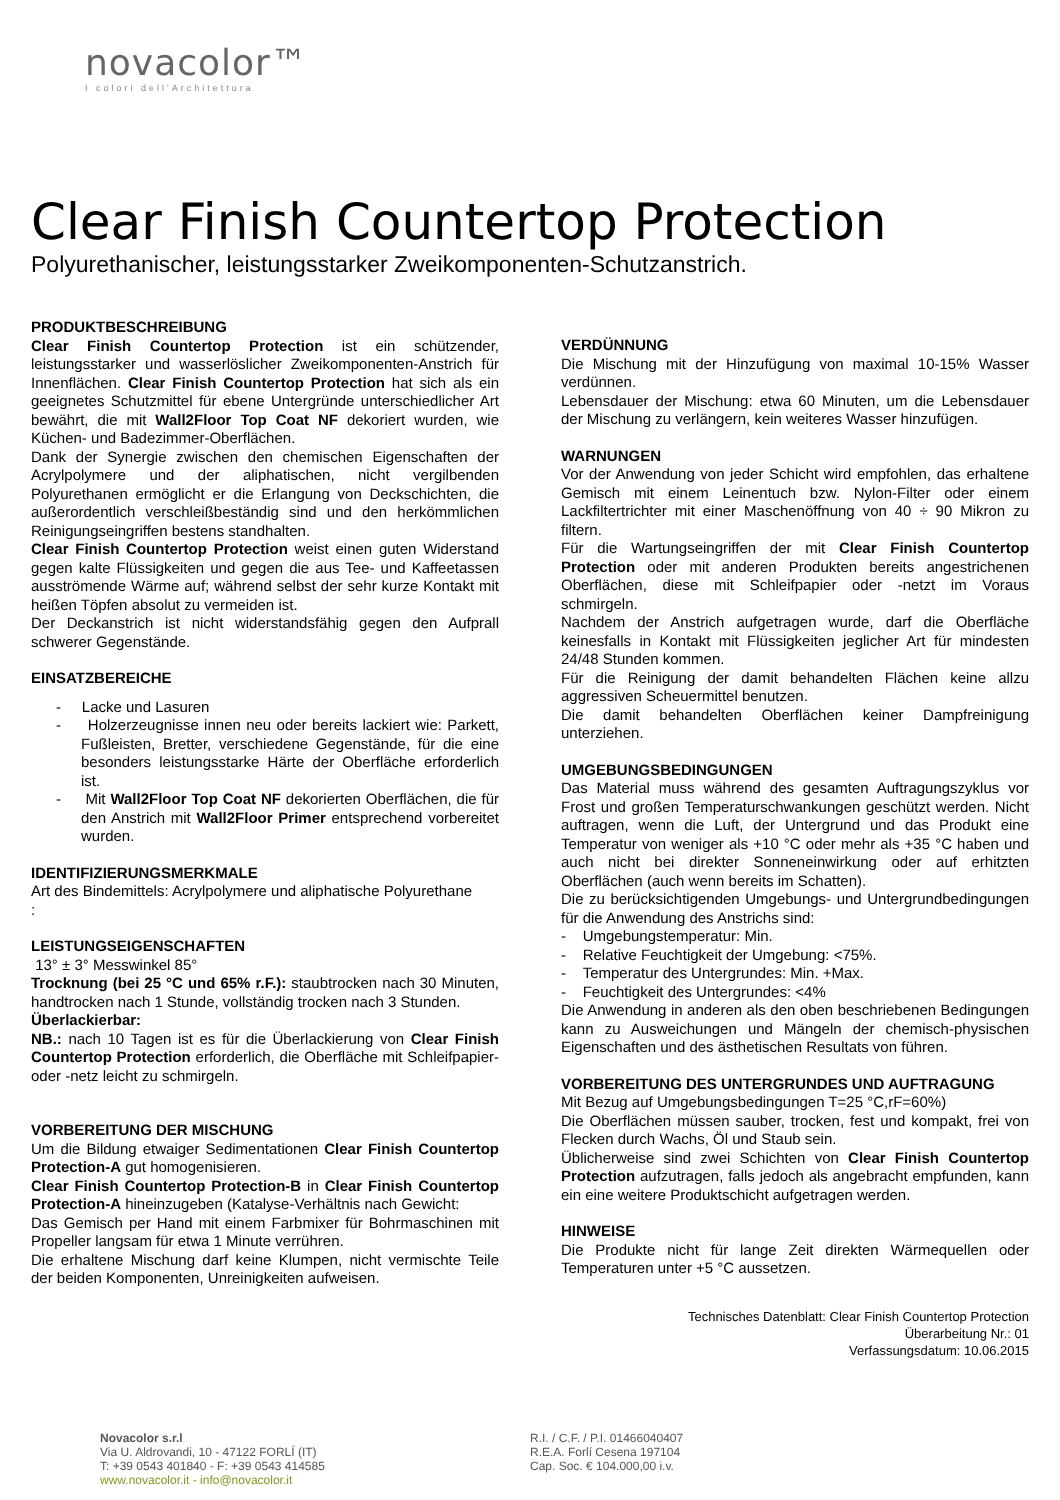novacolor™
I colori dell'Architettura
Clear Finish Countertop Protection
Polyurethanischer, leistungsstarker Zweikomponenten-Schutzanstrich.
PRODUKTBESCHREIBUNG
Clear Finish Countertop Protection ist ein schützender, leistungsstarker und wasserlöslicher Zweikomponenten-Anstrich für Innenflächen. Clear Finish Countertop Protection hat sich als ein geeignetes Schutzmittel für ebene Untergründe unterschiedlicher Art bewährt, die mit Wall2Floor Top Coat NF dekoriert wurden, wie Küchen- und Badezimmer-Oberflächen.
Dank der Synergie zwischen den chemischen Eigenschaften der Acrylpolymere und der aliphatischen, nicht vergilbenden Polyurethanen ermöglicht er die Erlangung von Deckschichten, die außerordentlich verschleißbeständig sind und den herkömmlichen Reinigungseingriffen bestens standhalten.
Clear Finish Countertop Protection weist einen guten Widerstand gegen kalte Flüssigkeiten und gegen die aus Tee- und Kaffeetassen ausströmende Wärme auf; während selbst der sehr kurze Kontakt mit heißen Töpfen absolut zu vermeiden ist.
Der Deckanstrich ist nicht widerstandsfähig gegen den Aufprall schwerer Gegenstände.
EINSATZBEREICHE
- Lacke und Lasuren
- Holzerzeugnisse innen neu oder bereits lackiert wie: Parkett, Fußleisten, Bretter, verschiedene Gegenstände, für die eine besonders leistungsstarke Härte der Oberfläche erforderlich ist.
- Mit Wall2Floor Top Coat NF dekorierten Oberflächen, die für den Anstrich mit Wall2Floor Primer entsprechend vorbereitet wurden.
IDENTIFIZIERUNGSMERKMALE
Art des Bindemittels: Acrylpolymere und aliphatische Polyurethane
:
LEISTUNGSEIGENSCHAFTEN
13° ± 3° Messwinkel 85°
Trocknung (bei 25 °C und 65% r.F.): staubtrocken nach 30 Minuten, handtrocken nach 1 Stunde, vollständig trocken nach 3 Stunden.
Überlackierbar:
NB.: nach 10 Tagen ist es für die Überlackierung von Clear Finish Countertop Protection erforderlich, die Oberfläche mit Schleifpapier- oder -netz leicht zu schmirgeln.
VORBEREITUNG DER MISCHUNG
Um die Bildung etwaiger Sedimentationen Clear Finish Countertop Protection-A gut homogenisieren.
Clear Finish Countertop Protection-B in Clear Finish Countertop Protection-A hineinzugeben (Katalyse-Verhältnis nach Gewicht:
Das Gemisch per Hand mit einem Farbmixer für Bohrmaschinen mit Propeller langsam für etwa 1 Minute verrühren.
Die erhaltene Mischung darf keine Klumpen, nicht vermischte Teile der beiden Komponenten, Unreinigkeiten aufweisen.
VERDÜNNUNG
Die Mischung mit der Hinzufügung von maximal 10-15% Wasser verdünnen.
Lebensdauer der Mischung: etwa 60 Minuten, um die Lebensdauer der Mischung zu verlängern, kein weiteres Wasser hinzufügen.
WARNUNGEN
Vor der Anwendung von jeder Schicht wird empfohlen, das erhaltene Gemisch mit einem Leinentuch bzw. Nylon-Filter oder einem Lackfiltertrichter mit einer Maschenöffnung von 40 ÷ 90 Mikron zu filtern.
Für die Wartungseingriffen der mit Clear Finish Countertop Protection oder mit anderen Produkten bereits angestrichenen Oberflächen, diese mit Schleifpapier oder -netzt im Voraus schmirgeln.
Nachdem der Anstrich aufgetragen wurde, darf die Oberfläche keinesfalls in Kontakt mit Flüssigkeiten jeglicher Art für mindesten 24/48 Stunden kommen.
Für die Reinigung der damit behandelten Flächen keine allzu aggressiven Scheuermittel benutzen.
Die damit behandelten Oberflächen keiner Dampfreinigung unterziehen.
UMGEBUNGSBEDINGUNGEN
Das Material muss während des gesamten Auftragungszyklus vor Frost und großen Temperaturschwankungen geschützt werden. Nicht auftragen, wenn die Luft, der Untergrund und das Produkt eine Temperatur von weniger als +10 °C oder mehr als +35 °C haben und auch nicht bei direkter Sonneneinwirkung oder auf erhitzten Oberflächen (auch wenn bereits im Schatten).
Die zu berücksichtigenden Umgebungs- und Untergrundbedingungen für die Anwendung des Anstrichs sind:
- Umgebungstemperatur: Min.
- Relative Feuchtigkeit der Umgebung: <75%.
- Temperatur des Untergrundes: Min. +Max.
- Feuchtigkeit des Untergrundes: <4%
Die Anwendung in anderen als den oben beschriebenen Bedingungen kann zu Ausweichungen und Mängeln der chemisch-physischen Eigenschaften und des ästhetischen Resultats von führen.
VORBEREITUNG DES UNTERGRUNDES UND AUFTRAGUNG
Mit Bezug auf Umgebungsbedingungen T=25 °C,rF=60%)
Die Oberflächen müssen sauber, trocken, fest und kompakt, frei von Flecken durch Wachs, Öl und Staub sein.
Üblicherweise sind zwei Schichten von Clear Finish Countertop Protection aufzutragen, falls jedoch als angebracht empfunden, kann ein eine weitere Produktschicht aufgetragen werden.
HINWEISE
Die Produkte nicht für lange Zeit direkten Wärmequellen oder Temperaturen unter +5 °C aussetzen.
Technisches Datenblatt: Clear Finish Countertop Protection
Überarbeitung Nr.: 01
Verfassungsdatum: 10.06.2015
Novacolor s.r.l
Via U. Aldrovandi, 10 - 47122 FORLÍ (IT)
T: +39 0543 401840 - F: +39 0543 414585
www.novacolor.it - info@novacolor.it
R.I. / C.F. / P.I. 01466040407
R.E.A. Forlí Cesena 197104
Cap. Soc. € 104.000,00 i.v.